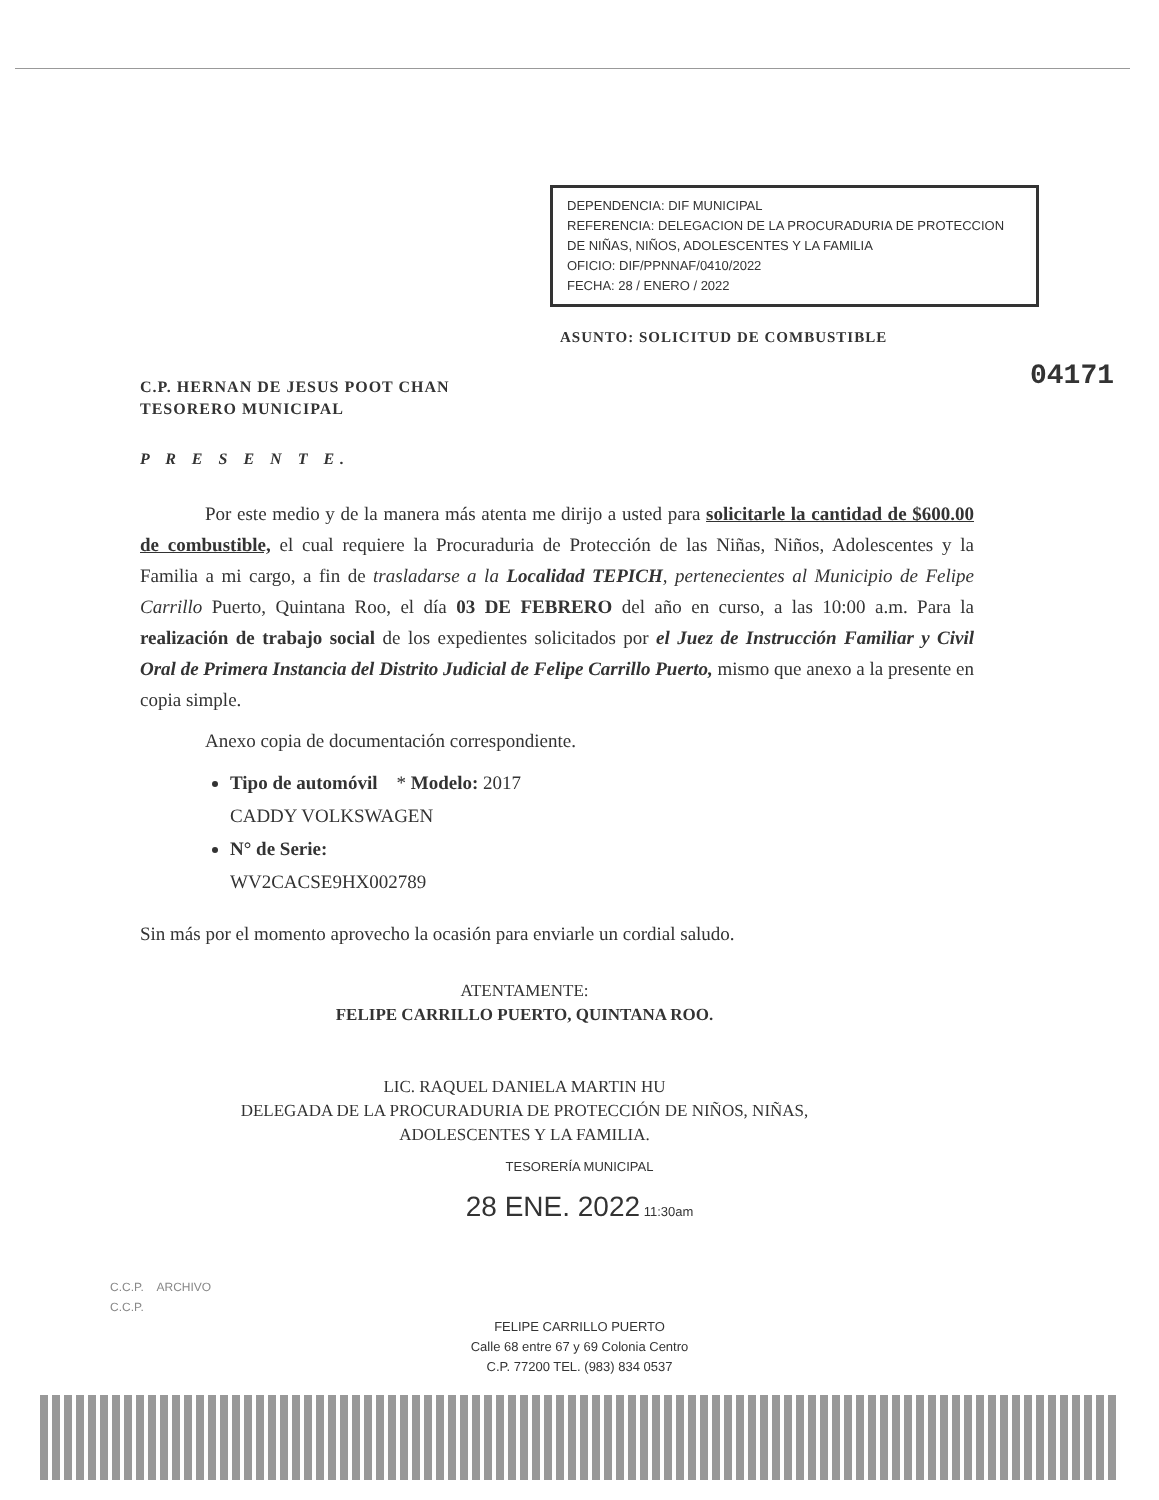04171
DEPENDENCIA: DIF MUNICIPAL
REFERENCIA: DELEGACION DE LA PROCURADURIA DE PROTECCION DE NIÑAS, NIÑOS, ADOLESCENTES Y LA FAMILIA
OFICIO: DIF/PPNNAF/0410/2022
FECHA: 28 / ENERO / 2022
ASUNTO: SOLICITUD DE COMBUSTIBLE
C.P. HERNAN DE JESUS POOT CHAN
TESORERO MUNICIPAL
P R E S E N T E.
Por este medio y de la manera más atenta me dirijo a usted para solicitarle la cantidad de $600.00 de combustible, el cual requiere la Procuraduria de Protección de las Niñas, Niños, Adolescentes y la Familia a mi cargo, a fin de trasladarse a la Localidad TEPICH, pertenecientes al Municipio de Felipe Carrillo Puerto, Quintana Roo, el día 03 DE FEBRERO del año en curso, a las 10:00 a.m. Para la realización de trabajo social de los expedientes solicitados por el Juez de Instrucción Familiar y Civil Oral de Primera Instancia del Distrito Judicial de Felipe Carrillo Puerto, mismo que anexo a la presente en copia simple.
Anexo copia de documentación correspondiente.
Tipo de automóvil * Modelo: 2017
CADDY VOLKSWAGEN
N° de Serie:
WV2CACSE9HX002789
Sin más por el momento aprovecho la ocasión para enviarle un cordial saludo.
ATENTAMENTE:
FELIPE CARRILLO PUERTO, QUINTANA ROO.
LIC. RAQUEL DANIELA MARTIN HU
DELEGADA DE LA PROCURADURIA DE PROTECCIÓN DE NIÑOS, NIÑAS,
ADOLESCENTES Y LA FAMILIA.
TESORERÍA MUNICIPAL
28 ENE. 2022 11:30am
C.C.P. ARCHIVO
C.C.P.
FELIPE CARRILLO PUERTO
Calle 68 entre 67 y 69 Colonia Centro
C.P. 77200 TEL. (983) 834 0537